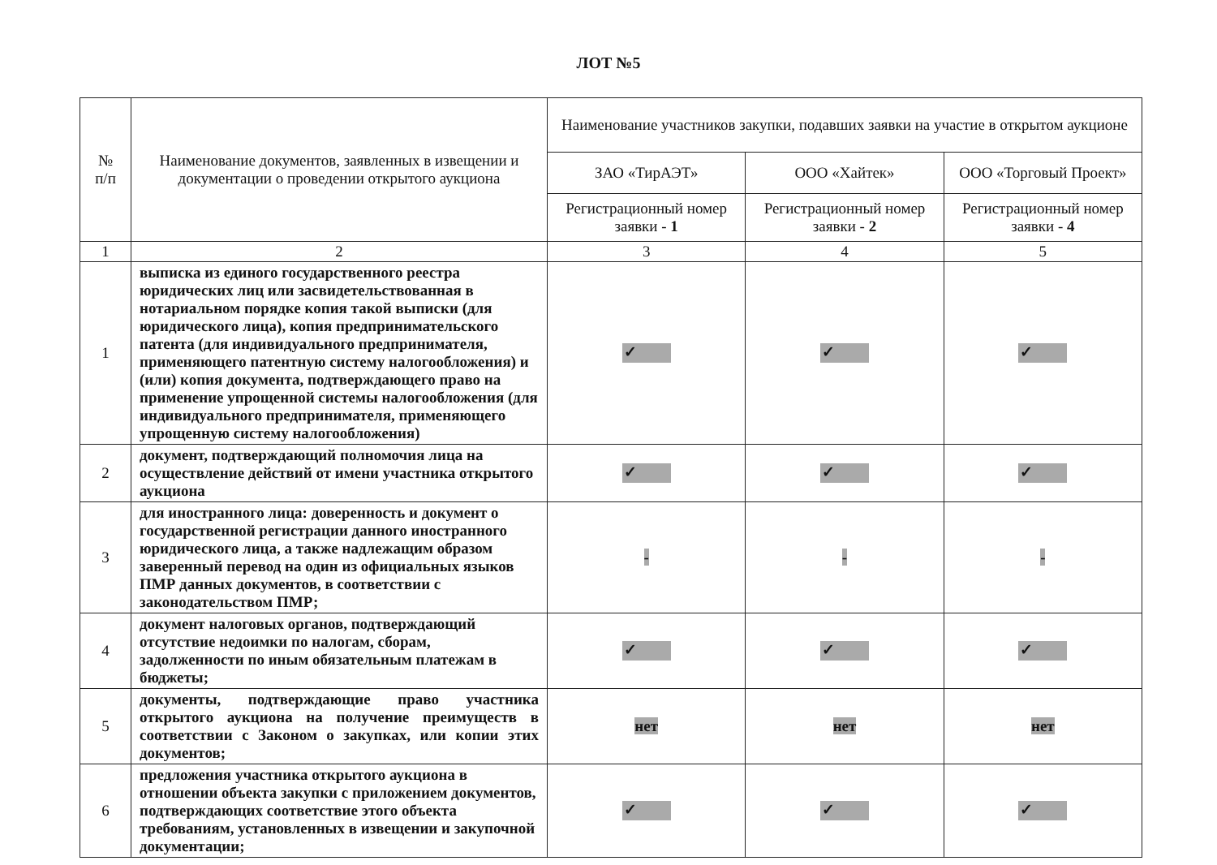ЛОТ №5
| № п/п | Наименование документов, заявленных в извещении и документации о проведении открытого аукциона | Наименование участников закупки, подавших заявки на участие в открытом аукционе | | |
| --- | --- | --- | --- | --- |
| | | ЗАО «ТирАЭТ» | ООО «Хайтек» | ООО «Торговый Проект» |
| | | Регистрационный номер заявки - 1 | Регистрационный номер заявки - 2 | Регистрационный номер заявки - 4 |
| 1 | 2 | 3 | 4 | 5 |
| 1 | выписка из единого государственного реестра юридических лиц или засвидетельствованная в нотариальном порядке копия такой выписки (для юридического лица), копия предпринимательского патента (для индивидуального предпринимателя, применяющего патентную систему налогообложения) и (или) копия документа, подтверждающего право на применение упрощенной системы налогообложения (для индивидуального предпринимателя, применяющего упрощенную систему налогообложения) | ✓ | ✓ | ✓ |
| 2 | документ, подтверждающий полномочия лица на осуществление действий от имени участника открытого аукциона | ✓ | ✓ | ✓ |
| 3 | для иностранного лица: доверенность и документ о государственной регистрации данного иностранного юридического лица, а также надлежащим образом заверенный перевод на один из официальных языков ПМР данных документов, в соответствии с законодательством ПМР; | - | - | - |
| 4 | документ налоговых органов, подтверждающий отсутствие недоимки по налогам, сборам, задолженности по иным обязательным платежам в бюджеты; | ✓ | ✓ | ✓ |
| 5 | документы, подтверждающие право участника открытого аукциона на получение преимуществ в соответствии с Законом о закупках, или копии этих документов; | нет | нет | нет |
| 6 | предложения участника открытого аукциона в отношении объекта закупки с приложением документов, подтверждающих соответствие этого объекта требованиям, установленных в извещении и закупочной документации; | ✓ | ✓ | ✓ |